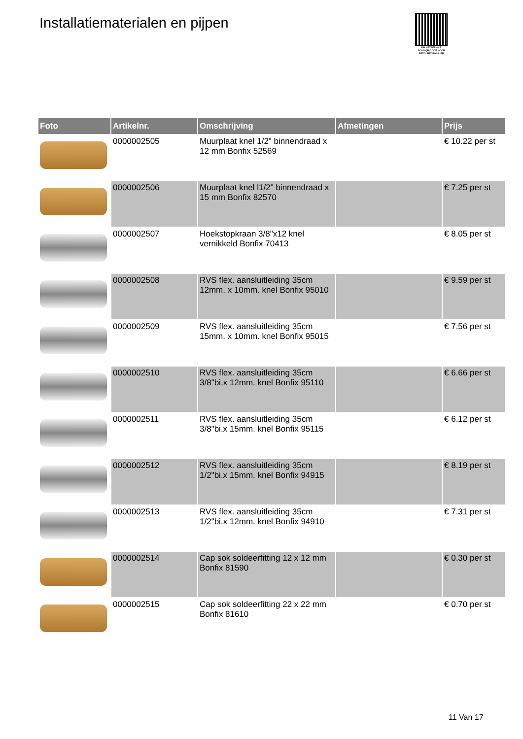Installatiematerialen en pijpen
PALLETSERVICE
SCAN QR-CODE VOOR RETOURFORMULIER
| Foto | Artikelnr. | Omschrijving | Afmetingen | Prijs |
| --- | --- | --- | --- | --- |
| | 0000002505 | Muurplaat knel 1/2" binnendraad x 12 mm Bonfix 52569 | | € 10.22 per st |
| | 0000002506 | Muurplaat knel l1/2" binnendraad x 15 mm Bonfix 82570 | | € 7.25 per st |
| | 0000002507 | Hoekstopkraan 3/8"x12 knel vernikkeld Bonfix 70413 | | € 8.05 per st |
| | 0000002508 | RVS flex. aansluitleiding 35cm 12mm. x 10mm. knel Bonfix 95010 | | € 9.59 per st |
| | 0000002509 | RVS flex. aansluitleiding 35cm 15mm. x 10mm. knel Bonfix 95015 | | € 7.56 per st |
| | 0000002510 | RVS flex. aansluitleiding 35cm 3/8"bi.x 12mm. knel Bonfix 95110 | | € 6.66 per st |
| | 0000002511 | RVS flex. aansluitleiding 35cm 3/8"bi.x 15mm. knel Bonfix 95115 | | € 6.12 per st |
| | 0000002512 | RVS flex. aansluitleiding 35cm 1/2"bi.x 15mm. knel Bonfix 94915 | | € 8.19 per st |
| | 0000002513 | RVS flex. aansluitleiding 35cm 1/2"bi.x 12mm. knel Bonfix 94910 | | € 7.31 per st |
| | 0000002514 | Cap sok soldeerfitting 12 x 12 mm Bonfix 81590 | | € 0.30 per st |
| | 0000002515 | Cap sok soldeerfitting 22 x 22 mm Bonfix 81610 | | € 0.70 per st |
11 Van 17